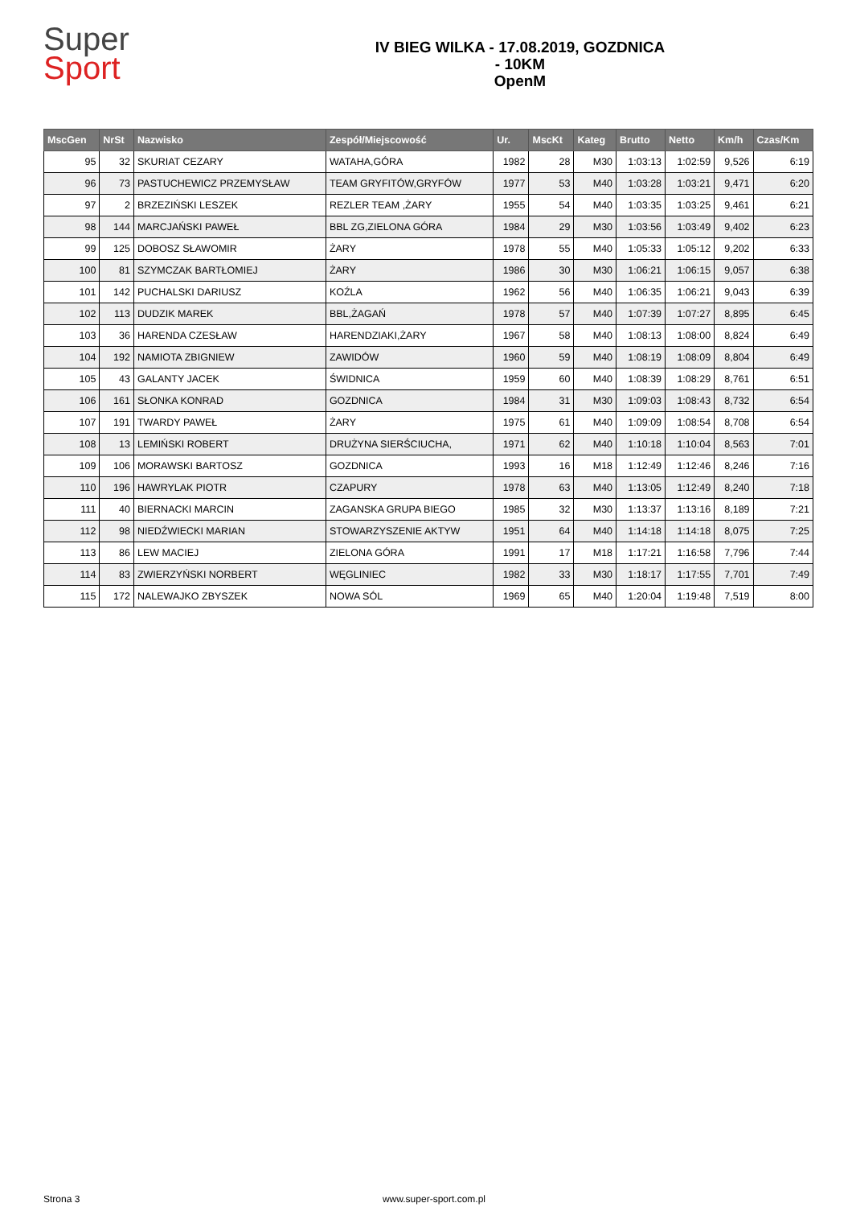Super
Sport
IV BIEG WILKA - 17.08.2019, GOZDNICA
- 10KM
OpenM
| MscGen | NrSt | Nazwisko | Zespół/Miejscowość | Ur. | MscKt | Kateg | Brutto | Netto | Km/h | Czas/Km |
| --- | --- | --- | --- | --- | --- | --- | --- | --- | --- | --- |
| 95 | 32 | SKURIAT CEZARY | WATAHA,GÓRA | 1982 | 28 | M30 | 1:03:13 | 1:02:59 | 9,526 | 6:19 |
| 96 | 73 | PASTUCHEWICZ PRZEMYSŁAW | TEAM GRYFITÓW,GRYFÓW | 1977 | 53 | M40 | 1:03:28 | 1:03:21 | 9,471 | 6:20 |
| 97 | 2 | BRZEZIŃSKI LESZEK | REZLER TEAM ,ŻARY | 1955 | 54 | M40 | 1:03:35 | 1:03:25 | 9,461 | 6:21 |
| 98 | 144 | MARCJAŃSKI PAWEŁ | BBL ZG,ZIELONA GÓRA | 1984 | 29 | M30 | 1:03:56 | 1:03:49 | 9,402 | 6:23 |
| 99 | 125 | DOBOSZ SŁAWOMIR | ŻARY | 1978 | 55 | M40 | 1:05:33 | 1:05:12 | 9,202 | 6:33 |
| 100 | 81 | SZYMCZAK BARTŁOMIEJ | ŻARY | 1986 | 30 | M30 | 1:06:21 | 1:06:15 | 9,057 | 6:38 |
| 101 | 142 | PUCHALSKI DARIUSZ | KOŹLA | 1962 | 56 | M40 | 1:06:35 | 1:06:21 | 9,043 | 6:39 |
| 102 | 113 | DUDZIK MAREK | BBL,ŻAGAŃ | 1978 | 57 | M40 | 1:07:39 | 1:07:27 | 8,895 | 6:45 |
| 103 | 36 | HARENDA CZESŁAW | HARENDZIAKI,ŻARY | 1967 | 58 | M40 | 1:08:13 | 1:08:00 | 8,824 | 6:49 |
| 104 | 192 | NAMIOTA ZBIGNIEW | ZAWIDÓW | 1960 | 59 | M40 | 1:08:19 | 1:08:09 | 8,804 | 6:49 |
| 105 | 43 | GALANTY JACEK | ŚWIDNICA | 1959 | 60 | M40 | 1:08:39 | 1:08:29 | 8,761 | 6:51 |
| 106 | 161 | SŁONKA KONRAD | GOZDNICA | 1984 | 31 | M30 | 1:09:03 | 1:08:43 | 8,732 | 6:54 |
| 107 | 191 | TWARDY PAWEŁ | ŻARY | 1975 | 61 | M40 | 1:09:09 | 1:08:54 | 8,708 | 6:54 |
| 108 | 13 | LEMIŃSKI ROBERT | DRUŻYNA SIERŚCIUCHA, | 1971 | 62 | M40 | 1:10:18 | 1:10:04 | 8,563 | 7:01 |
| 109 | 106 | MORAWSKI BARTOSZ | GOZDNICA | 1993 | 16 | M18 | 1:12:49 | 1:12:46 | 8,246 | 7:16 |
| 110 | 196 | HAWRYLAK PIOTR | CZAPURY | 1978 | 63 | M40 | 1:13:05 | 1:12:49 | 8,240 | 7:18 |
| 111 | 40 | BIERNACKI MARCIN | ZAGANSKA GRUPA BIEGO | 1985 | 32 | M30 | 1:13:37 | 1:13:16 | 8,189 | 7:21 |
| 112 | 98 | NIEDŹWIECKI MARIAN | STOWARZYSZENIE AKTYW | 1951 | 64 | M40 | 1:14:18 | 1:14:18 | 8,075 | 7:25 |
| 113 | 86 | LEW MACIEJ | ZIELONA GÓRA | 1991 | 17 | M18 | 1:17:21 | 1:16:58 | 7,796 | 7:44 |
| 114 | 83 | ZWIERZYŃSKI NORBERT | WĘGLINIEC | 1982 | 33 | M30 | 1:18:17 | 1:17:55 | 7,701 | 7:49 |
| 115 | 172 | NALEWAJKO ZBYSZEK | NOWA SÓL | 1969 | 65 | M40 | 1:20:04 | 1:19:48 | 7,519 | 8:00 |
Strona 3 www.super-sport.com.pl